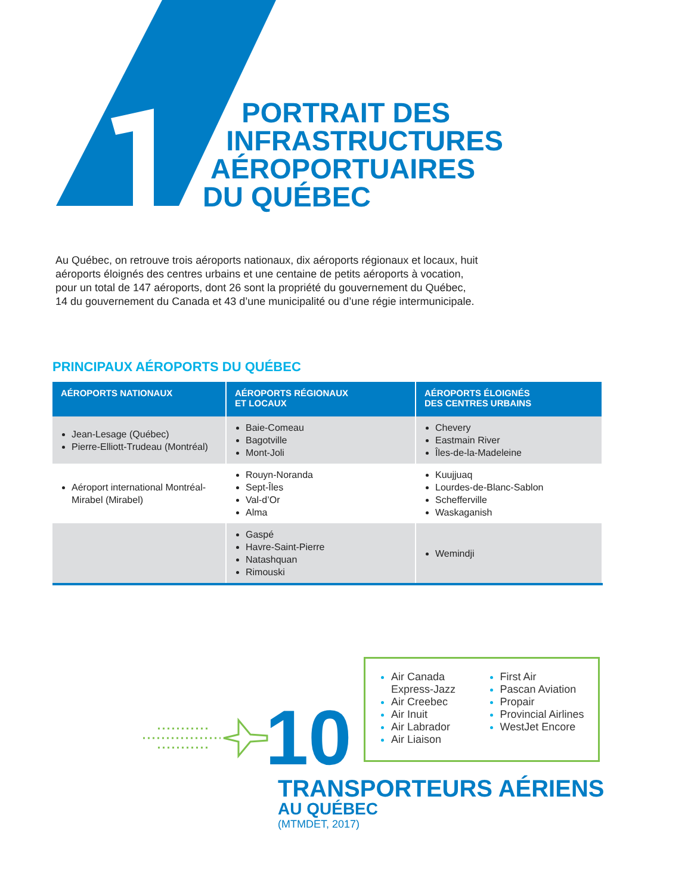PORTRAIT DES
INFRASTRUCTURES
AÉROPORTUAIRES
DU QUÉBEC
Au Québec, on retrouve trois aéroports nationaux, dix aéroports régionaux et locaux, huit aéroports éloignés des centres urbains et une centaine de petits aéroports à vocation, pour un total de 147 aéroports, dont 26 sont la propriété du gouvernement du Québec, 14 du gouvernement du Canada et 43 d’une municipalité ou d’une régie intermunicipale.
PRINCIPAUX AÉROPORTS DU QUÉBEC
| AÉROPORTS NATIONAUX | AÉROPORTS RÉGIONAUX ET LOCAUX | AÉROPORTS ÉLOIGNÉS DES CENTRES URBAINS |
| --- | --- | --- |
| Jean-Lesage (Québec) Pierre-Elliott-Trudeau (Montréal) | Baie-Comeau Bagotville Mont-Joli | Chevery Eastmain River Îles-de-la-Madeleine |
| Aéroport international Montréal-Mirabel (Mirabel) | Rouyn-Noranda Sept-Îles Val-d’Or Alma | Kuujjuaq Lourdes-de-Blanc-Sablon Schefferville Waskaganish |
| | Gaspé Havre-Saint-Pierre Natashquan Rimouski | Wemindji |
Air Canada Express-Jazz
Air Creebec
Air Inuit
Air Labrador
Air Liaison
First Air
Pascan Aviation
Propair
Provincial Airlines
WestJet Encore
10
TRANSPORTEURS AÉRIENS
AU QUÉBEC
(MTMDET, 2017)